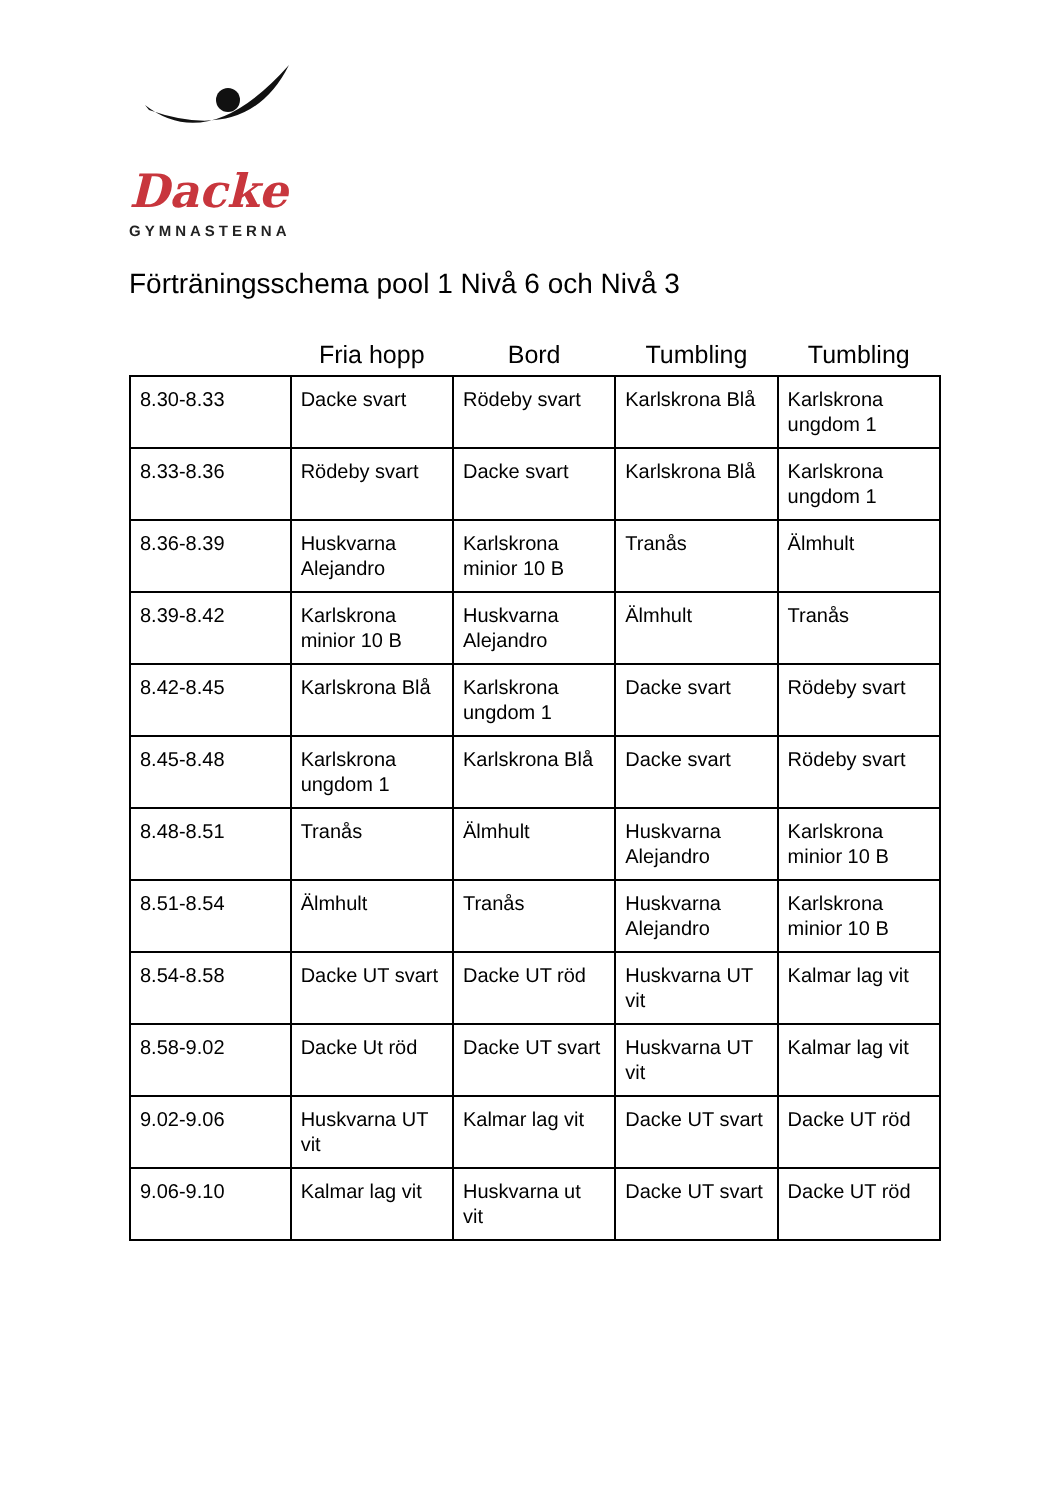Dacke
GYMNASTERNA
Förträningsschema pool 1 Nivå 6 och Nivå 3
| | Fria hopp | Bord | Tumbling | Tumbling |
| --- | --- | --- | --- | --- |
| 8.30-8.33 | Dacke svart | Rödeby svart | Karlskrona Blå | Karlskrona ungdom 1 |
| 8.33-8.36 | Rödeby svart | Dacke svart | Karlskrona Blå | Karlskrona ungdom 1 |
| 8.36-8.39 | Huskvarna Alejandro | Karlskrona minior 10 B | Tranås | Älmhult |
| 8.39-8.42 | Karlskrona minior 10 B | Huskvarna Alejandro | Älmhult | Tranås |
| 8.42-8.45 | Karlskrona Blå | Karlskrona ungdom 1 | Dacke svart | Rödeby svart |
| 8.45-8.48 | Karlskrona ungdom 1 | Karlskrona Blå | Dacke svart | Rödeby svart |
| 8.48-8.51 | Tranås | Älmhult | Huskvarna Alejandro | Karlskrona minior 10 B |
| 8.51-8.54 | Älmhult | Tranås | Huskvarna Alejandro | Karlskrona minior 10 B |
| 8.54-8.58 | Dacke UT svart | Dacke UT röd | Huskvarna UT vit | Kalmar lag vit |
| 8.58-9.02 | Dacke Ut röd | Dacke UT svart | Huskvarna UT vit | Kalmar lag vit |
| 9.02-9.06 | Huskvarna UT vit | Kalmar lag vit | Dacke UT svart | Dacke UT röd |
| 9.06-9.10 | Kalmar lag vit | Huskvarna ut vit | Dacke UT svart | Dacke UT röd |